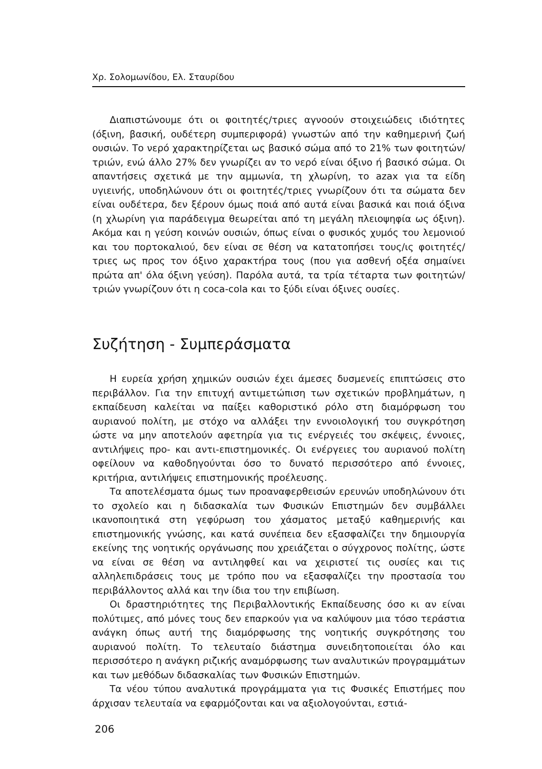Χρ. Σολομωνίδου, Ελ. Σταυρίδου
Διαπιστώνουμε ότι οι φοιτητές/τριες αγνοούν στοιχειώδεις ιδιότητες (όξινη, βασική, ουδέτερη συμπεριφορά) γνωστών από την καθημερινή ζωή ουσιών. Το νερό χαρακτηρίζεται ως βασικό σώμα από το 21% των φοιτητών/τριών, ενώ άλλο 27% δεν γνωρίζει αν το νερό είναι όξινο ή βασικό σώμα. Οι απαντήσεις σχετικά με την αμμωνία, τη χλωρίνη, το azax για τα είδη υγιεινής, υποδηλώνουν ότι οι φοιτητές/τριες γνωρίζουν ότι τα σώματα δεν είναι ουδέτερα, δεν ξέρουν όμως ποιά από αυτά είναι βασικά και ποιά όξινα (η χλωρίνη για παράδειγμα θεωρείται από τη μεγάλη πλειοψηφία ως όξινη). Ακόμα και η γεύση κοινών ουσιών, όπως είναι ο φυσικός χυμός του λεμονιού και του πορτοκαλιού, δεν είναι σε θέση να κατατοπήσει τους/ις φοιτητές/τριες ως προς τον όξινο χαρακτήρα τους (που για ασθενή οξέα σημαίνει πρώτα απ' όλα όξινη γεύση). Παρόλα αυτά, τα τρία τέταρτα των φοιτητών/τριών γνωρίζουν ότι η coca-cola και το ξύδι είναι όξινες ουσίες.
Συζήτηση - Συμπεράσματα
Η ευρεία χρήση χημικών ουσιών έχει άμεσες δυσμενείς επιπτώσεις στο περιβάλλον. Για την επιτυχή αντιμετώπιση των σχετικών προβλημάτων, η εκπαίδευση καλείται να παίξει καθοριστικό ρόλο στη διαμόρφωση του αυριανού πολίτη, με στόχο να αλλάξει την εννοιολογική του συγκρότηση ώστε να μην αποτελούν αφετηρία για τις ενέργειές του σκέψεις, έννοιες, αντιλήψεις προ- και αντι-επιστημονικές. Οι ενέργειες του αυριανού πολίτη οφείλουν να καθοδηγούνται όσο το δυνατό περισσότερο από έννοιες, κριτήρια, αντιλήψεις επιστημονικής προέλευσης.
Τα αποτελέσματα όμως των προαναφερθεισών ερευνών υποδηλώνουν ότι το σχολείο και η διδασκαλία των Φυσικών Επιστημών δεν συμβάλλει ικανοποιητικά στη γεφύρωση του χάσματος μεταξύ καθημερινής και επιστημονικής γνώσης, και κατά συνέπεια δεν εξασφαλίζει την δημιουργία εκείνης της νοητικής οργάνωσης που χρειάζεται ο σύγχρονος πολίτης, ώστε να είναι σε θέση να αντιληφθεί και να χειριστεί τις ουσίες και τις αλληλεπιδράσεις τους με τρόπο που να εξασφαλίζει την προστασία του περιβάλλοντος αλλά και την ίδια του την επιβίωση.
Οι δραστηριότητες της Περιβαλλοντικής Εκπαίδευσης όσο κι αν είναι πολύτιμες, από μόνες τους δεν επαρκούν για να καλύψουν μια τόσο τεράστια ανάγκη όπως αυτή της διαμόρφωσης της νοητικής συγκρότησης του αυριανού πολίτη. Το τελευταίο διάστημα συνειδητοποιείται όλο και περισσότερο η ανάγκη ριζικής αναμόρφωσης των αναλυτικών προγραμμάτων και των μεθόδων διδασκαλίας των Φυσικών Επιστημών.
Τα νέου τύπου αναλυτικά προγράμματα για τις Φυσικές Επιστήμες που άρχισαν τελευταία να εφαρμόζονται και να αξιολογούνται, εστιά-
206